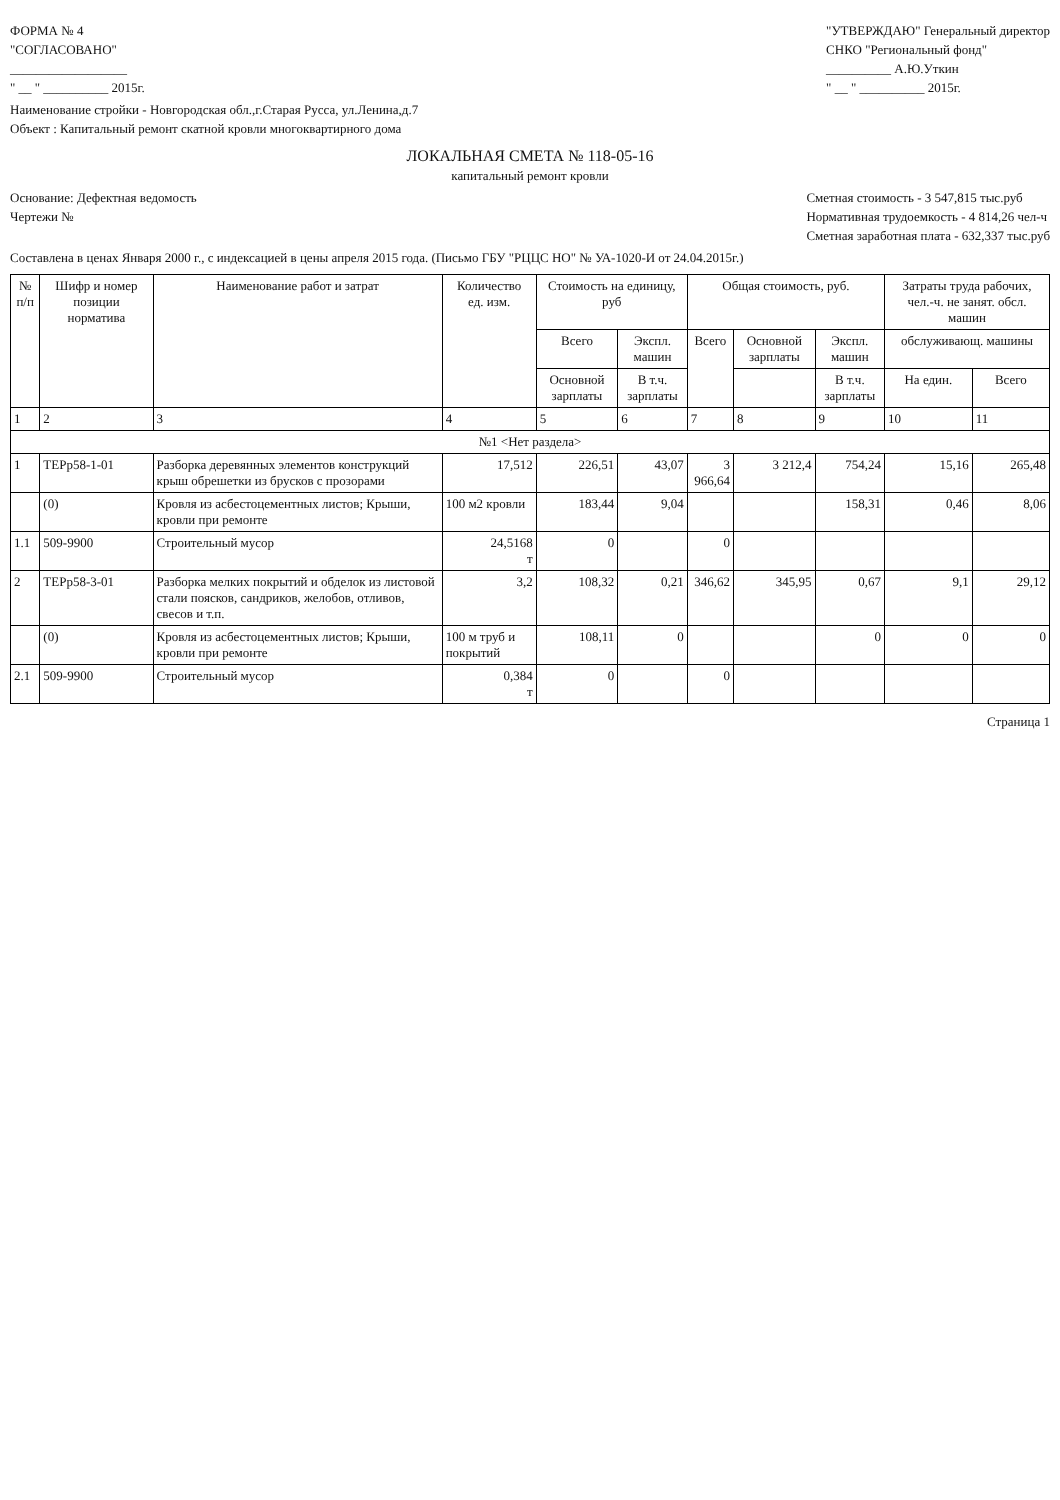ФОРМА № 4
"СОГЛАСОВАНО"
__________________
" __ " __________ 2015г.
"УТВЕРЖДАЮ" Генеральный директор
СНКО "Региональный фонд"
__________ А.Ю.Уткин
" __ " __________ 2015г.
Наименование стройки - Новгородская обл.,г.Старая Русса, ул.Ленина,д.7
Объект : Капитальный ремонт скатной кровли многоквартирного дома
ЛОКАЛЬНАЯ СМЕТА № 118-05-16
капитальный ремонт кровли
Основание: Дефектная ведомость
Чертежи №
Сметная стоимость - 3 547,815 тыс.руб
Нормативная трудоемкость - 4 814,26 чел-ч
Сметная заработная плата - 632,337 тыс.руб
Составлена в ценах Января 2000 г., с индексацией в цены апреля 2015 года. (Письмо ГБУ "РЦЦС НО" № УА-1020-И от 24.04.2015г.)
| № п/п | Шифр и номер позиции норматива | Наименование работ и затрат | Количество ед. изм. | Стоимость на единицу, руб | | Общая стоимость, руб. | | | Затраты труда рабочих, чел.-ч. не занят. обсл. машин | |
| --- | --- | --- | --- | --- | --- | --- | --- | --- | --- | --- |
| | | | | Всего | Экспл. машин | Всего | Основной зарплаты | Экспл. машин | обслуживающ. машины | |
| | | | | Основной зарплаты | В т.ч. зарплаты | | | В т.ч. зарплаты | На един. | Всего |
| 1 | 2 | 3 | 4 | 5 | 6 | 7 | 8 | 9 | 10 | 11 |
| №1 <Нет раздела> | | | | | | | | | | |
| 1 | ТЕРр58-1-01 | Разборка деревянных элементов конструкций крыш обрешетки из брусков с прозорами | 17,512 | 226,51 | 43,07 | 3 966,64 | 3 212,4 | 754,24 | 15,16 | 265,48 |
| | (0) | Кровля из асбестоцементных листов; Крыши, кровли при ремонте | 100 м2 кровли | 183,44 | 9,04 | | | 158,31 | 0,46 | 8,06 |
| 1.1 | 509-9900 | Строительный мусор | 24,5168 т | 0 | | 0 | | | | |
| 2 | ТЕРр58-3-01 | Разборка мелких покрытий и обделок из листовой стали поясков, сандриков, желобов, отливов, свесов и т.п. | 3,2 | 108,32 | 0,21 | 346,62 | 345,95 | 0,67 | 9,1 | 29,12 |
| | (0) | Кровля из асбестоцементных листов; Крыши, кровли при ремонте | 100 м труб и покрытий | 108,11 | 0 | | | 0 | 0 | 0 |
| 2.1 | 509-9900 | Строительный мусор | 0,384 т | 0 | | 0 | | | | |
Страница 1